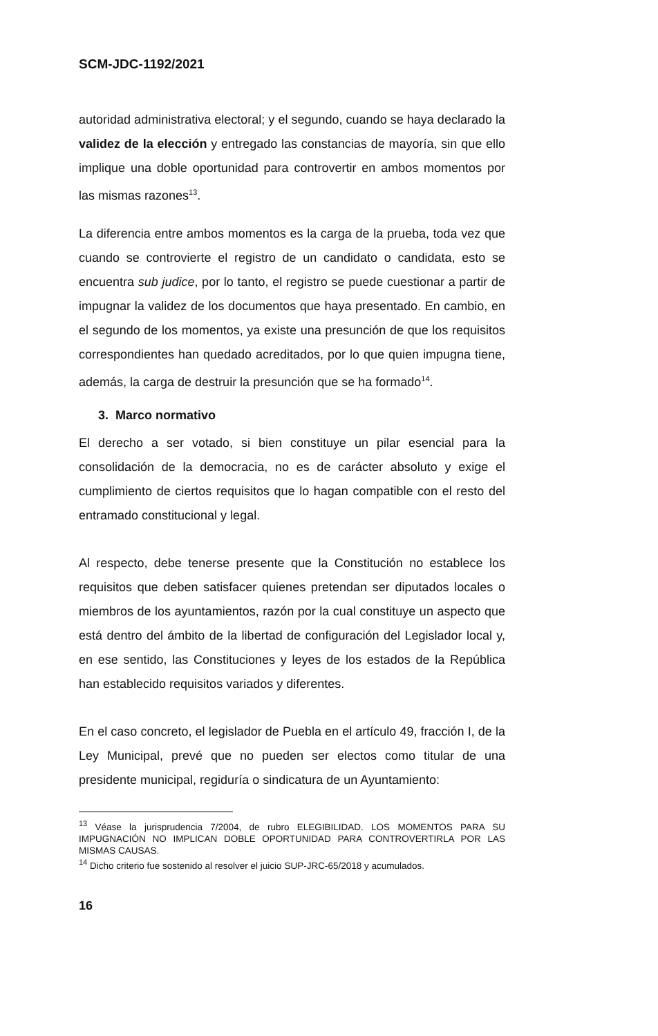SCM-JDC-1192/2021
autoridad administrativa electoral; y el segundo, cuando se haya declarado la validez de la elección y entregado las constancias de mayoría, sin que ello implique una doble oportunidad para controvertir en ambos momentos por las mismas razones<sup>13</sup>.
La diferencia entre ambos momentos es la carga de la prueba, toda vez que cuando se controvierte el registro de un candidato o candidata, esto se encuentra sub judice, por lo tanto, el registro se puede cuestionar a partir de impugnar la validez de los documentos que haya presentado. En cambio, en el segundo de los momentos, ya existe una presunción de que los requisitos correspondientes han quedado acreditados, por lo que quien impugna tiene, además, la carga de destruir la presunción que se ha formado<sup>14</sup>.
3. Marco normativo
El derecho a ser votado, si bien constituye un pilar esencial para la consolidación de la democracia, no es de carácter absoluto y exige el cumplimiento de ciertos requisitos que lo hagan compatible con el resto del entramado constitucional y legal.
Al respecto, debe tenerse presente que la Constitución no establece los requisitos que deben satisfacer quienes pretendan ser diputados locales o miembros de los ayuntamientos, razón por la cual constituye un aspecto que está dentro del ámbito de la libertad de configuración del Legislador local y, en ese sentido, las Constituciones y leyes de los estados de la República han establecido requisitos variados y diferentes.
En el caso concreto, el legislador de Puebla en el artículo 49, fracción I, de la Ley Municipal, prevé que no pueden ser electos como titular de una presidente municipal, regiduría o sindicatura de un Ayuntamiento:
<sup>13</sup> Véase la jurisprudencia 7/2004, de rubro ELEGIBILIDAD. LOS MOMENTOS PARA SU IMPUGNACIÓN NO IMPLICAN DOBLE OPORTUNIDAD PARA CONTROVERTIRLA POR LAS MISMAS CAUSAS.
<sup>14</sup> Dicho criterio fue sostenido al resolver el juicio SUP-JRC-65/2018 y acumulados.
16